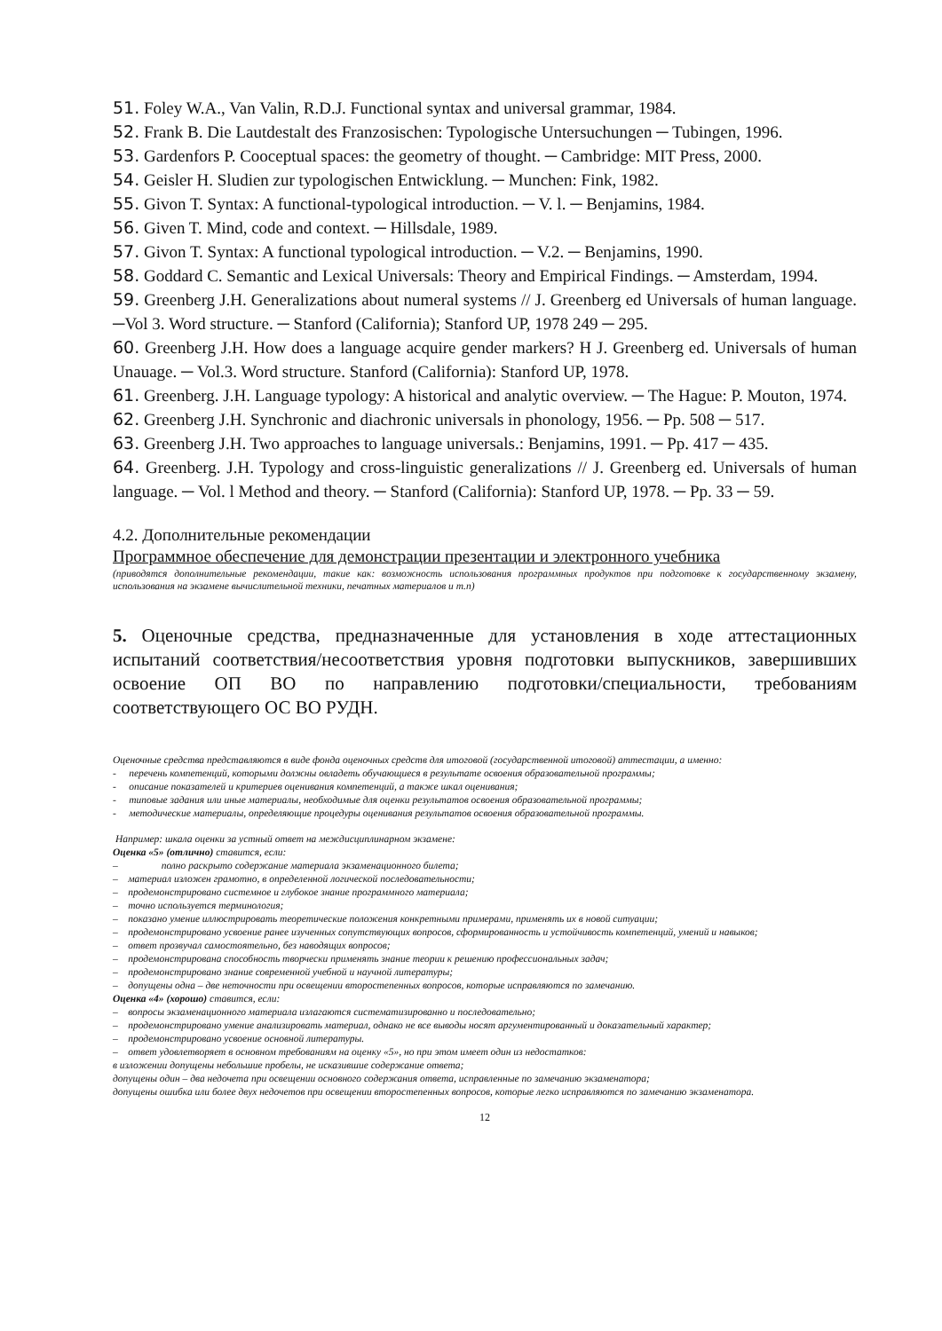51. Foley W.A., Van Valin, R.D.J. Functional syntax and universal grammar, 1984.
52. Frank B. Die Lautdestalt des Franzosischen: Typologische Untersuchungen ─ Tubingen, 1996.
53. Gardenfors P. Cooceptual spaces: the geometry of thought. ─ Cambridge: MIT Press, 2000.
54. Geisler H. Sludien zur typologischen Entwicklung. ─ Munchen: Fink, 1982.
55. Givon T. Syntax: A functional-typological introduction. ─ V. l. ─ Benjamins, 1984.
56. Given T. Mind, code and context. ─ Hillsdale, 1989.
57. Givon T. Syntax: A functional typological introduction. ─ V.2. ─ Benjamins, 1990.
58. Goddard C. Semantic and Lexical Universals: Theory and Empirical Findings. ─ Amsterdam, 1994.
59. Greenberg J.H. Generalizations about numeral systems // J. Greenberg ed Universals of human language. ─Vol 3. Word structure. ─ Stanford (California); Stanford UP, 1978 249 ─ 295.
60. Greenberg J.H. How does a language acquire gender markers? H J. Greenberg ed. Universals of human Unauage. ─ Vol.3. Word structure. Stanford (California): Stanford UP, 1978.
61. Greenberg. J.H. Language typology: A historical and analytic overview. ─ The Hague: P. Mouton, 1974.
62. Greenberg J.H. Synchronic and diachronic universals in phonology, 1956. ─ Pp. 508 ─ 517.
63. Greenberg J.H. Two approaches to language universals.: Benjamins, 1991. ─ Pp. 417 ─ 435.
64. Greenberg. J.H. Typology and cross-linguistic generalizations // J. Greenberg ed. Universals of human language. ─ Vol. l Method and theory. ─ Stanford (California): Stanford UP, 1978. ─ Pp. 33 ─ 59.
4.2. Дополнительные рекомендации
Программное обеспечение для демонстрации презентации и электронного учебника
(приводятся дополнительные рекомендации, такие как: возможность использования программных продуктов при подготовке к государственному экзамену, использования на экзамене вычислительной техники, печатных материалов и т.п)
5. Оценочные средства, предназначенные для установления в ходе аттестационных испытаний соответствия/несоответствия уровня подготовки выпускников, завершивших освоение ОП ВО по направлению подготовки/специальности, требованиям соответствующего ОС ВО РУДН.
Оценочные средства представляются в виде фонда оценочных средств для итоговой (государственной итоговой) аттестации, а именно:
- перечень компетенций, которыми должны овладеть обучающиеся в результате освоения образовательной программы;
- описание показателей и критериев оценивания компетенций, а также шкал оценивания;
- типовые задания или иные материалы, необходимые для оценки результатов освоения образовательной программы;
- методические материалы, определяющие процедуры оценивания результатов освоения образовательной программы.
Например: шкала оценки за устный ответ на междисциплинарном экзамене:
Оценка «5» (отлично) ставится, если:
– полно раскрыто содержание материала экзаменационного билета;
– материал изложен грамотно, в определенной логической последовательности;
– продемонстрировано системное и глубокое знание программного материала;
– точно используется терминология;
– показано умение иллюстрировать теоретические положения конкретными примерами, применять их в новой ситуации;
– продемонстрировано усвоение ранее изученных сопутствующих вопросов, сформированность и устойчивость компетенций, умений и навыков;
– ответ прозвучал самостоятельно, без наводящих вопросов;
– продемонстрирована способность творчески применять знание теории к решению профессиональных задач;
– продемонстрировано знание современной учебной и научной литературы;
– допущены одна – две неточности при освещении второстепенных вопросов, которые исправляются по замечанию.
Оценка «4» (хорошо) ставится, если:
– вопросы экзаменационного материала излагаются систематизированно и последовательно;
– продемонстрировано умение анализировать материал, однако не все выводы носят аргументированный и доказательный характер;
– продемонстрировано усвоение основной литературы.
– ответ удовлетворяет в основном требованиям на оценку «5», но при этом имеет один из недостатков:
в изложении допущены небольшие пробелы, не исказившие содержание ответа;
допущены один – два недочета при освещении основного содержания ответа, исправленные по замечанию экзаменатора;
допущены ошибка или более двух недочетов при освещении второстепенных вопросов, которые легко исправляются по замечанию экзаменатора.
12